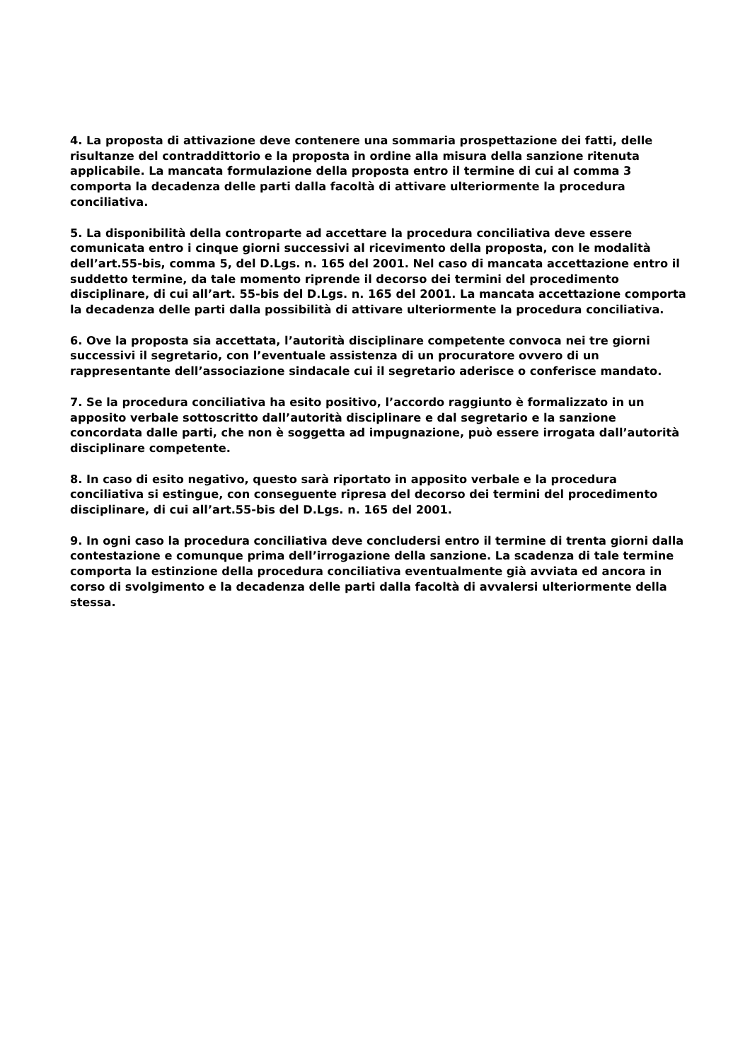4. La proposta di attivazione deve contenere una sommaria prospettazione dei fatti, delle risultanze del contraddittorio e la proposta in ordine alla misura della sanzione ritenuta applicabile. La mancata formulazione della proposta entro il termine di cui al comma 3 comporta la decadenza delle parti dalla facoltà di attivare ulteriormente la procedura conciliativa.
5. La disponibilità della controparte ad accettare la procedura conciliativa deve essere comunicata entro i cinque giorni successivi al ricevimento della proposta, con le modalità dell’art.55-bis, comma 5, del D.Lgs. n. 165 del 2001. Nel caso di mancata accettazione entro il suddetto termine, da tale momento riprende il decorso dei termini del procedimento disciplinare, di cui all’art. 55-bis del D.Lgs. n. 165 del 2001. La mancata accettazione comporta la decadenza delle parti dalla possibilità di attivare ulteriormente la procedura conciliativa.
6. Ove la proposta sia accettata, l’autorità disciplinare competente convoca nei tre giorni successivi il segretario, con l’eventuale assistenza di un procuratore ovvero di un rappresentante dell’associazione sindacale cui il segretario aderisce o conferisce mandato.
7. Se la procedura conciliativa ha esito positivo, l’accordo raggiunto è formalizzato in un apposito verbale sottoscritto dall’autorità disciplinare e dal segretario e la sanzione concordata dalle parti, che non è soggetta ad impugnazione, può essere irrogata dall’autorità disciplinare competente.
8. In caso di esito negativo, questo sarà riportato in apposito verbale e la procedura conciliativa si estingue, con conseguente ripresa del decorso dei termini del procedimento disciplinare, di cui all’art.55-bis del D.Lgs. n. 165 del 2001.
9. In ogni caso la procedura conciliativa deve concludersi entro il termine di trenta giorni dalla contestazione e comunque prima dell’irrogazione della sanzione. La scadenza di tale termine comporta la estinzione della procedura conciliativa eventualmente già avviata ed ancora in corso di svolgimento e la decadenza delle parti dalla facoltà di avvalersi ulteriormente della stessa.